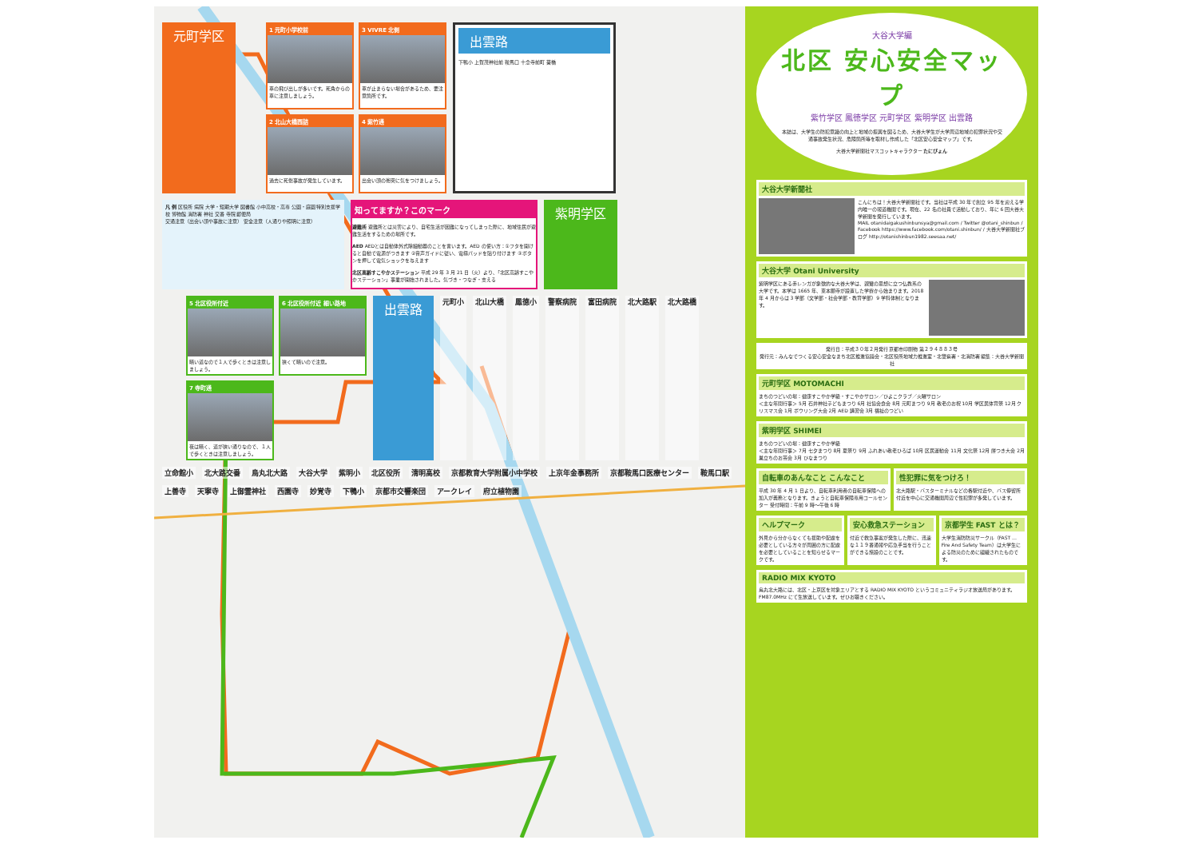元町学区
1 元町小学校前
車の飛び出しが多いです。死角からの車に注意しましょう。
3 VIVRE 北側
車が止まらない場合があるため、要注意箇所です。
2 北山大橋西詰
過去に死傷事故が発生しています。
4 紫竹通
出会い頭の衝突に気をつけましょう。
出雲路
下鴨小 上賀茂神社前 鞍馬口 十念寺前町 葵橋
凡 例 区役所 病院 大学・短期大学 図書館 小中高校・高専 公園・庭園 特別支援学校 博物館 消防署 神社 交番 寺院 郵便局
交通注意（出会い頭や事故に注意） 安全注意（人通りや照明に注意）
知ってますか？このマーク
避難所 避難所とは災害により、自宅生活が困難になってしまった際に、地域住民が避難生活をするための場所です。
AED AEDとは自動体外式除細動器のことを言います。AED の使い方：①フタを開けると自動で電源がつきます ②音声ガイドに従い、電極パッドを貼り付けます ③ボタンを押して電気ショックを与えます
北区高齢すこやかステーション 平成 29 年 3 月 21 日（火）より、「北区高齢すこやかステーション」事業が開始されました。気づき・つなぎ・支える
紫明学区
5 北区役所付近
暗い道なので１人で歩くときは注意しましょう。
6 北区役所付近 細い路地
狭くて暗いので注意。
7 寺町通
夜は暗く、道が狭い通りなので、１人で歩くときは注意しましょう。
出雲路
元町小 北山大橋 鳳徳小 警察病院 富田病院 北大路駅 北大路橋 立命館小 北大路交番 烏丸北大路 大谷大学 紫明小 北区役所 清明高校 京都教育大学附属小中学校 上京年金事務所 京都鞍馬口医療センター 鞍馬口駅 上善寺 天寧寺 上御霊神社 西園寺 妙覚寺 下鴨小 京都市交響楽団 アークレイ 府立植物園
大谷大学編
北区 安心安全マップ
紫竹学区 鳳徳学区 元町学区 紫明学区 出雲路
本誌は、大学生の防犯意識の向上と地域の振興を図るため、大谷大学生が大学周辺地域の犯罪状況や交通事故発生状況、危険箇所等を取材し作成した「北区安心安全マップ」です。
大谷大学新聞社マスコットキャラクター たにぴょん
大谷大学新聞社
こんにちは！大谷大学新聞社です。当社は平成 30 年で創立 95 年を迎える学内唯一の報道機関です。現在、22 名の社員で活動しており、年に 6 回大谷大学新聞を発行しています。
MAIL otanidaigakushinbunsya@gmail.com / Twitter @otani_shinbun / Facebook https://www.facebook.com/otani.shinbun/ / 大谷大学新聞社ブログ http://otanishinbun1982.seesaa.net/
大谷大学 Otani University
紫明学区にある赤レンガが象徴的な大谷大学は、親鸞の思想に立つ仏教系の大学です。本学は 1665 年、東本願寺が設置した学寮から始まります。2018 年 4 月からは 3 学部（文学部・社会学部・教育学部）9 学科体制となります。
発行日：平成３０年２月発行 京都市印刷物 第２９４８８３号
発行元：みんなでつくる安心安全なまち北区推進協議会・北区役所地域力推進室・北警察署・北消防署 編集：大谷大学新聞社
元町学区 MOTOMACHI
まちのつどいの場：健康すこやか学級・すこやかサロン／ひよこクラブ／火曜サロン
＜主な年間行事＞ 5月 石井神社子どもまつり 6月 社協会食会 8月 元町まつり 9月 敬老のお祝 10月 学区民体育祭 12月 クリスマス会 1月 ボウリング大会 2月 AED 講習会 3月 福祉のつどい
紫明学区 SHIMEI
まちのつどいの場：健康すこやか学級
＜主な年間行事＞ 7月 七夕まつり 8月 夏祭り 9月 ふれあい敬老ひろば 10月 区民運動会 11月 文化祭 12月 餅つき大会 2月 巣立ちのお茶会 3月 ひなまつり
自転車のあんなこと こんなこと
平成 30 年 4 月 1 日より、自転車利用者の自転車保険への加入が義務となります。きょうと自転車保険専用コールセンター 受付時間：午前 9 時〜午後 6 時
性犯罪に気をつけろ！
北大路駅・バスターミナルなどの各駅付近や、バス停留所付近を中心に交通機関周辺で性犯罪が多発しています。
ヘルプマーク
外見から分からなくても援助や配慮を必要としている方々が周囲の方に配慮を必要としていることを知らせるマークです。
安心救急ステーション
付近で救急事案が発生した際に、迅速な１１９番通報や応急手当を行うことができる施設のことです。
京都学生 FAST とは？
大学生消防防災サークル（FAST … Fire And Safety Team）は大学生による防災のために組織されたものです。
RADIO MIX KYOTO
烏丸北大路には、北区・上京区を対象エリアとする RADIO MIX KYOTO というコミュニティラジオ放送局があります。FM87.0MHz にて生放送しています。ぜひお聴きください。